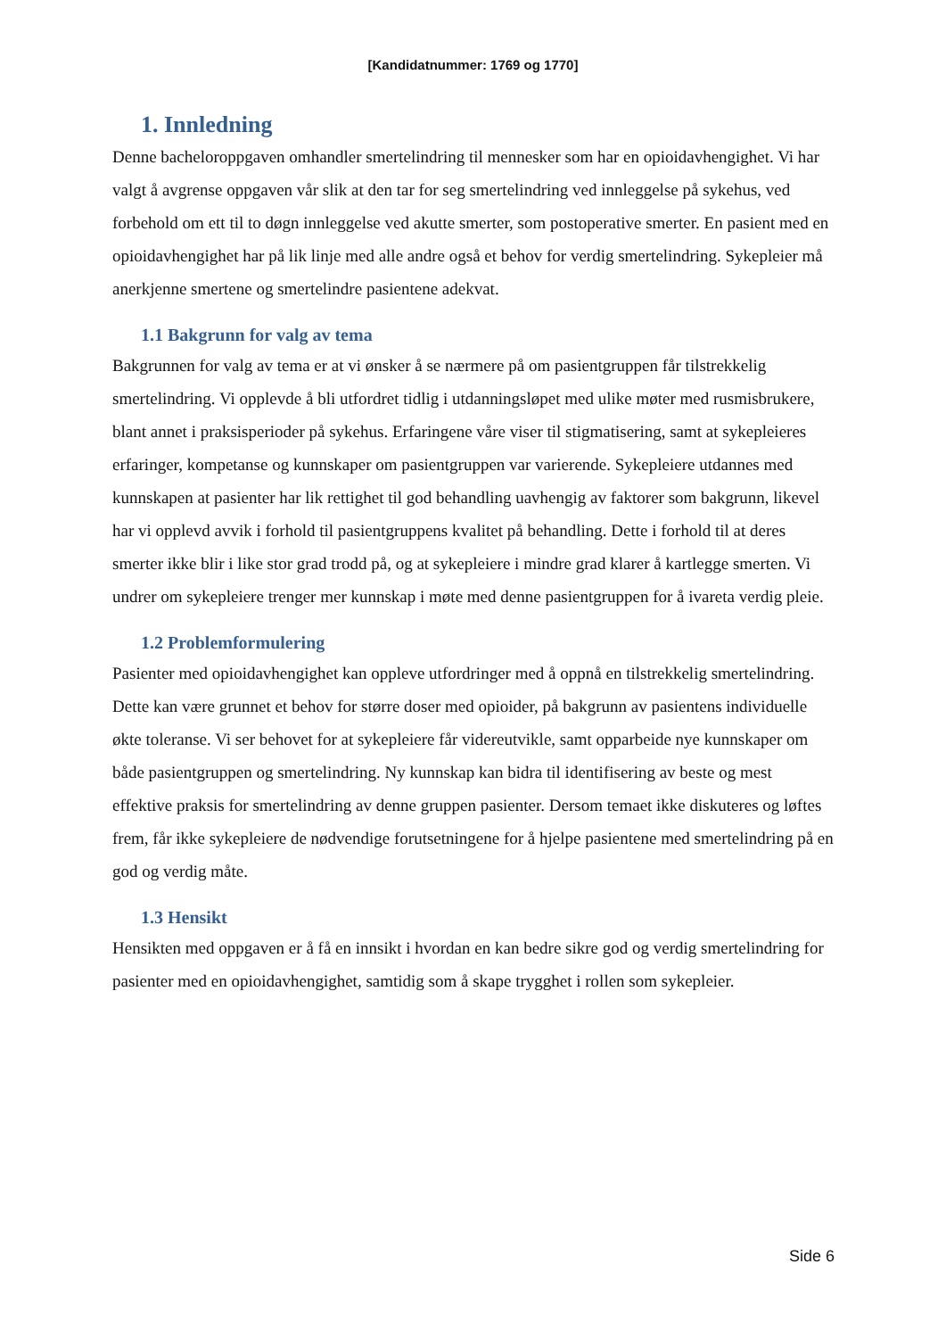[Kandidatnummer: 1769 og 1770]
1. Innledning
Denne bacheloroppgaven omhandler smertelindring til mennesker som har en opioidavhengighet. Vi har valgt å avgrense oppgaven vår slik at den tar for seg smertelindring ved innleggelse på sykehus, ved forbehold om ett til to døgn innleggelse ved akutte smerter, som postoperative smerter. En pasient med en opioidavhengighet har på lik linje med alle andre også et behov for verdig smertelindring. Sykepleier må anerkjenne smertene og smertelindre pasientene adekvat.
1.1 Bakgrunn for valg av tema
Bakgrunnen for valg av tema er at vi ønsker å se nærmere på om pasientgruppen får tilstrekkelig smertelindring. Vi opplevde å bli utfordret tidlig i utdanningsløpet med ulike møter med rusmisbrukere, blant annet i praksisperioder på sykehus. Erfaringene våre viser til stigmatisering, samt at sykepleieres erfaringer, kompetanse og kunnskaper om pasientgruppen var varierende. Sykepleiere utdannes med kunnskapen at pasienter har lik rettighet til god behandling uavhengig av faktorer som bakgrunn, likevel har vi opplevd avvik i forhold til pasientgruppens kvalitet på behandling. Dette i forhold til at deres smerter ikke blir i like stor grad trodd på, og at sykepleiere i mindre grad klarer å kartlegge smerten. Vi undrer om sykepleiere trenger mer kunnskap i møte med denne pasientgruppen for å ivareta verdig pleie.
1.2 Problemformulering
Pasienter med opioidavhengighet kan oppleve utfordringer med å oppnå en tilstrekkelig smertelindring. Dette kan være grunnet et behov for større doser med opioider, på bakgrunn av pasientens individuelle økte toleranse. Vi ser behovet for at sykepleiere får videreutvikle, samt opparbeide nye kunnskaper om både pasientgruppen og smertelindring. Ny kunnskap kan bidra til identifisering av beste og mest effektive praksis for smertelindring av denne gruppen pasienter. Dersom temaet ikke diskuteres og løftes frem, får ikke sykepleiere de nødvendige forutsetningene for å hjelpe pasientene med smertelindring på en god og verdig måte.
1.3 Hensikt
Hensikten med oppgaven er å få en innsikt i hvordan en kan bedre sikre god og verdig smertelindring for pasienter med en opioidavhengighet, samtidig som å skape trygghet i rollen som sykepleier.
Side 6